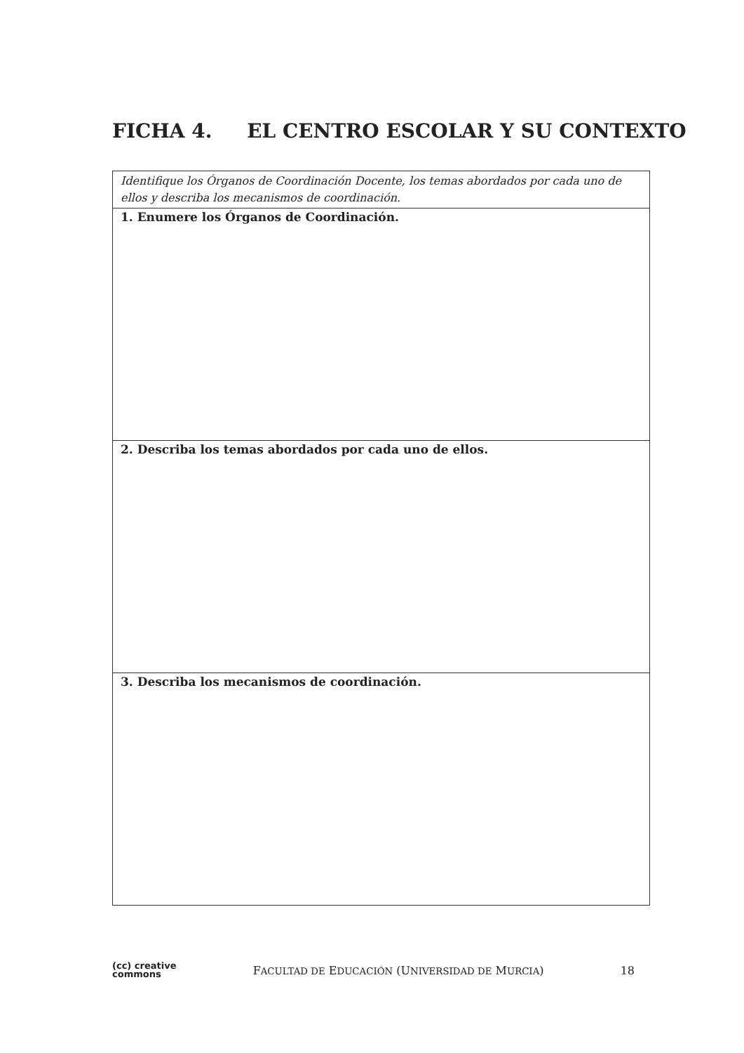FICHA 4. EL CENTRO ESCOLAR Y SU CONTEXTO
| Identifique los Órganos de Coordinación Docente, los temas abordados por cada uno de ellos y describa los mecanismos de coordinación. |
| 1. Enumere los Órganos de Coordinación. |
| 2. Describa los temas abordados por cada uno de ellos. |
| 3. Describa los mecanismos de coordinación. |
(cc) creative
commons
FACULTAD DE EDUCACIÓN (UNIVERSIDAD DE MURCIA)
18